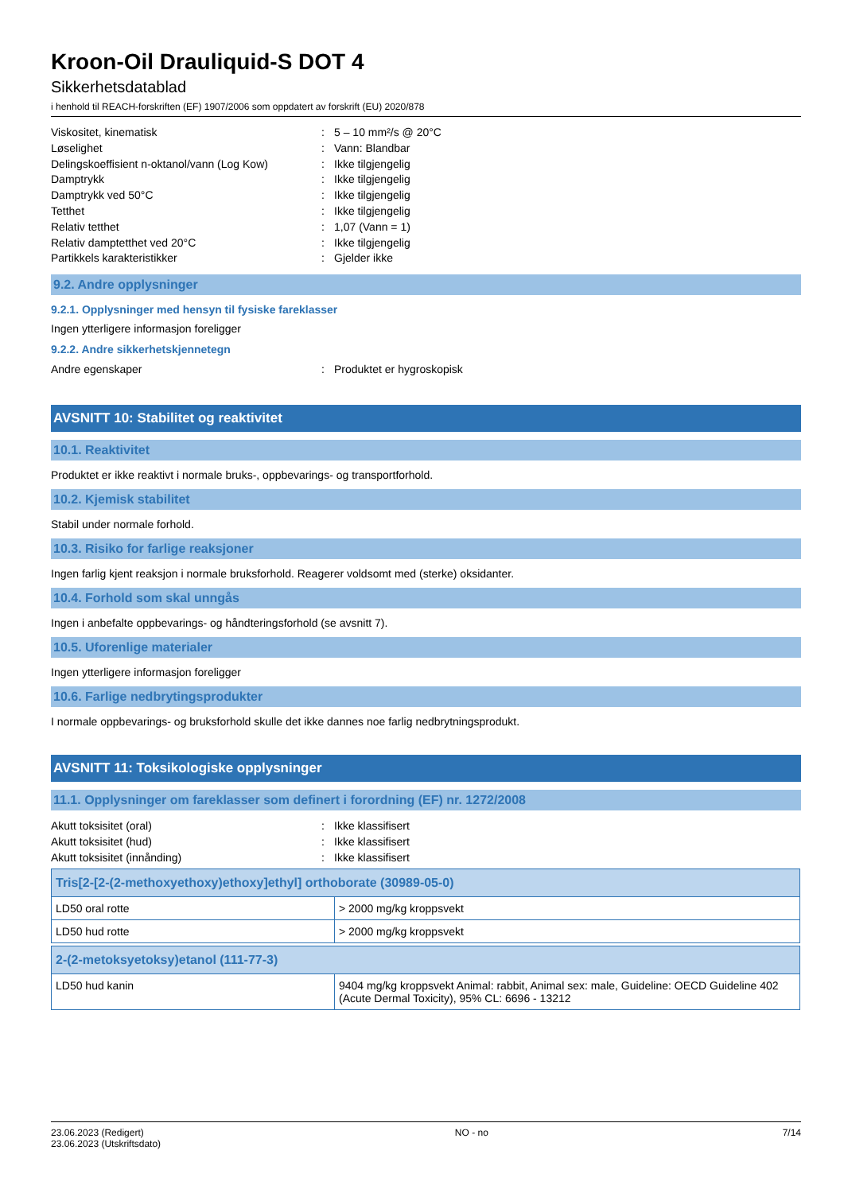Kroon-Oil Drauliquid-S DOT 4
Sikkerhetsdatablad
i henhold til REACH-forskriften (EF) 1907/2006 som oppdatert av forskrift (EU) 2020/878
Viskositet, kinematisk: 5 – 10 mm²/s @ 20°C
Løselighet: Vann: Blandbar
Delingskoeffisient n-oktanol/vann (Log Kow): Ikke tilgjengelig
Damptrykk: Ikke tilgjengelig
Damptrykk ved 50°C: Ikke tilgjengelig
Tetthet: Ikke tilgjengelig
Relativ tetthet: 1,07 (Vann = 1)
Relativ damptetthet ved 20°C: Ikke tilgjengelig
Partikkels karakteristikker: Gjelder ikke
9.2. Andre opplysninger
9.2.1. Opplysninger med hensyn til fysiske fareklasser
Ingen ytterligere informasjon foreligger
9.2.2. Andre sikkerhetskjennetegn
Andre egenskaper: Produktet er hygroskopisk
AVSNITT 10: Stabilitet og reaktivitet
10.1. Reaktivitet
Produktet er ikke reaktivt i normale bruks-, oppbevarings- og transportforhold.
10.2. Kjemisk stabilitet
Stabil under normale forhold.
10.3. Risiko for farlige reaksjoner
Ingen farlig kjent reaksjon i normale bruksforhold. Reagerer voldsomt med (sterke) oksidanter.
10.4. Forhold som skal unngås
Ingen i anbefalte oppbevarings- og håndteringsforhold (se avsnitt 7).
10.5. Uforenlige materialer
Ingen ytterligere informasjon foreligger
10.6. Farlige nedbrytingsprodukter
I normale oppbevarings- og bruksforhold skulle det ikke dannes noe farlig nedbrytningsprodukt.
AVSNITT 11: Toksikologiske opplysninger
11.1. Opplysninger om fareklasser som definert i forordning (EF) nr. 1272/2008
Akutt toksisitet (oral): Ikke klassifisert
Akutt toksisitet (hud): Ikke klassifisert
Akutt toksisitet (innånding): Ikke klassifisert
| Tris[2-[2-(2-methoxyethoxy)ethoxy]ethyl] orthoborate (30989-05-0) | |
| --- | --- |
| LD50 oral rotte | > 2000 mg/kg kroppsvekt |
| LD50 hud rotte | > 2000 mg/kg kroppsvekt |
| 2-(2-metoksyetoksy)etanol (111-77-3) | |
| --- | --- |
| LD50 hud kanin | 9404 mg/kg kroppsvekt Animal: rabbit, Animal sex: male, Guideline: OECD Guideline 402 (Acute Dermal Toxicity), 95% CL: 6696 - 13212 |
23.06.2023 (Redigert)
23.06.2023 (Utskriftsdato)
NO - no 7/14